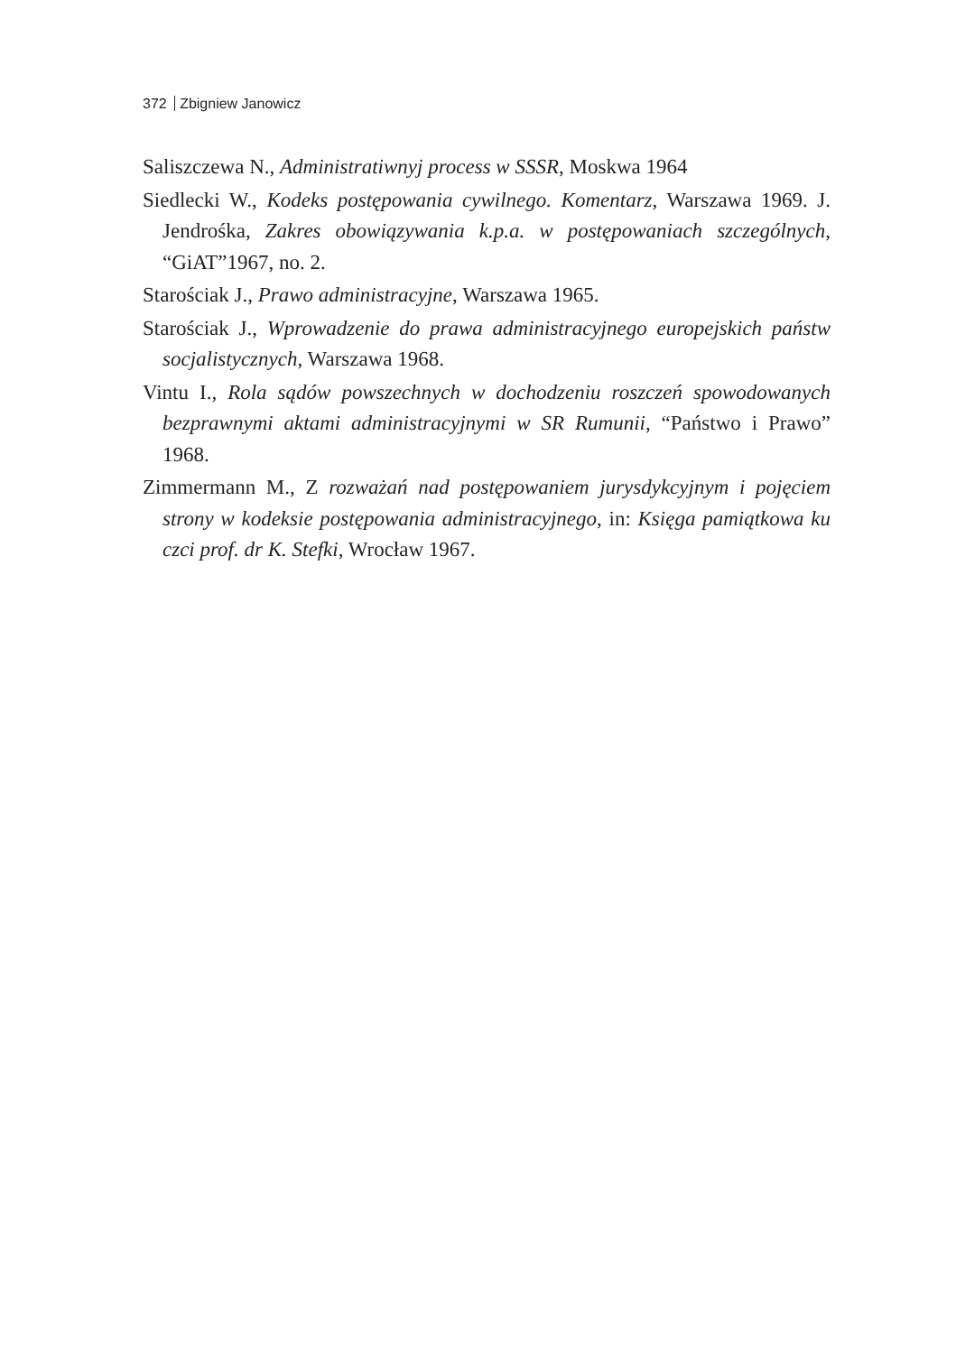372 Zbigniew Janowicz
Saliszczewa N., Administratiwnyj process w SSSR, Moskwa 1964
Siedlecki W., Kodeks postępowania cywilnego. Komentarz, Warszawa 1969. J. Jendrośka, Zakres obowiązywania k.p.a. w postępowaniach szczególnych, “GiAT”1967, no. 2.
Starościak J., Prawo administracyjne, Warszawa 1965.
Starościak J., Wprowadzenie do prawa administracyjnego europejskich państw socjalistycznych, Warszawa 1968.
Vintu I., Rola sądów powszechnych w dochodzeniu roszczeń spowodowanych bezprawnymi aktami administracyjnymi w SR Rumunii, “Państwo i Prawo” 1968.
Zimmermann M., Z rozważań nad postępowaniem jurysdykcyjnym i pojęciem strony w kodeksie postępowania administracyjnego, in: Księga pamiątkowa ku czci prof. dr K. Stefki, Wrocław 1967.